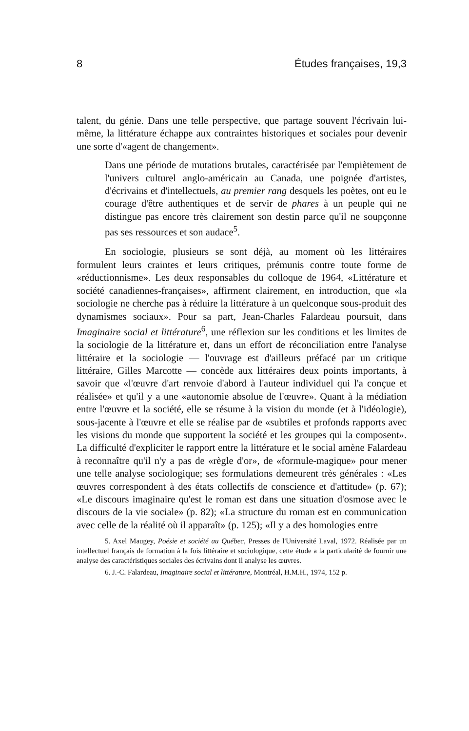8 Études françaises, 19,3
talent, du génie. Dans une telle perspective, que partage souvent l'écrivain lui-même, la littérature échappe aux contraintes historiques et sociales pour devenir une sorte d'«agent de changement».
Dans une période de mutations brutales, caractérisée par l'empiètement de l'univers culturel anglo-américain au Canada, une poignée d'artistes, d'écrivains et d'intellectuels, au premier rang desquels les poètes, ont eu le courage d'être authentiques et de servir de phares à un peuple qui ne distingue pas encore très clairement son destin parce qu'il ne soupçonne pas ses ressources et son audace<sup>5</sup>.
En sociologie, plusieurs se sont déjà, au moment où les littéraires formulent leurs craintes et leurs critiques, prémunis contre toute forme de «réductionnisme». Les deux responsables du colloque de 1964, «Littérature et société canadiennes-françaises», affirment clairement, en introduction, que «la sociologie ne cherche pas à réduire la littérature à un quelconque sous-produit des dynamismes sociaux». Pour sa part, Jean-Charles Falardeau poursuit, dans Imaginaire social et littérature<sup>6</sup>, une réflexion sur les conditions et les limites de la sociologie de la littérature et, dans un effort de réconciliation entre l'analyse littéraire et la sociologie — l'ouvrage est d'ailleurs préfacé par un critique littéraire, Gilles Marcotte — concède aux littéraires deux points importants, à savoir que «l'œuvre d'art renvoie d'abord à l'auteur individuel qui l'a conçue et réalisée» et qu'il y a une «autonomie absolue de l'œuvre». Quant à la médiation entre l'œuvre et la société, elle se résume à la vision du monde (et à l'idéologie), sous-jacente à l'œuvre et elle se réalise par de «subtiles et profonds rapports avec les visions du monde que supportent la société et les groupes qui la composent». La difficulté d'expliciter le rapport entre la littérature et le social amène Falardeau à reconnaître qu'il n'y a pas de «règle d'or», de «formule-magique» pour mener une telle analyse sociologique; ses formulations demeurent très générales : «Les œuvres correspondent à des états collectifs de conscience et d'attitude» (p. 67); «Le discours imaginaire qu'est le roman est dans une situation d'osmose avec le discours de la vie sociale» (p. 82); «La structure du roman est en communication avec celle de la réalité où il apparaît» (p. 125); «Il y a des homologies entre
5. Axel Maugey, Poésie et société au Québec, Presses de l'Université Laval, 1972. Réalisée par un intellectuel français de formation à la fois littéraire et sociologique, cette étude a la particularité de fournir une analyse des caractéristiques sociales des écrivains dont il analyse les œuvres.
6. J.-C. Falardeau, Imaginaire social et littérature, Montréal, H.M.H., 1974, 152 p.